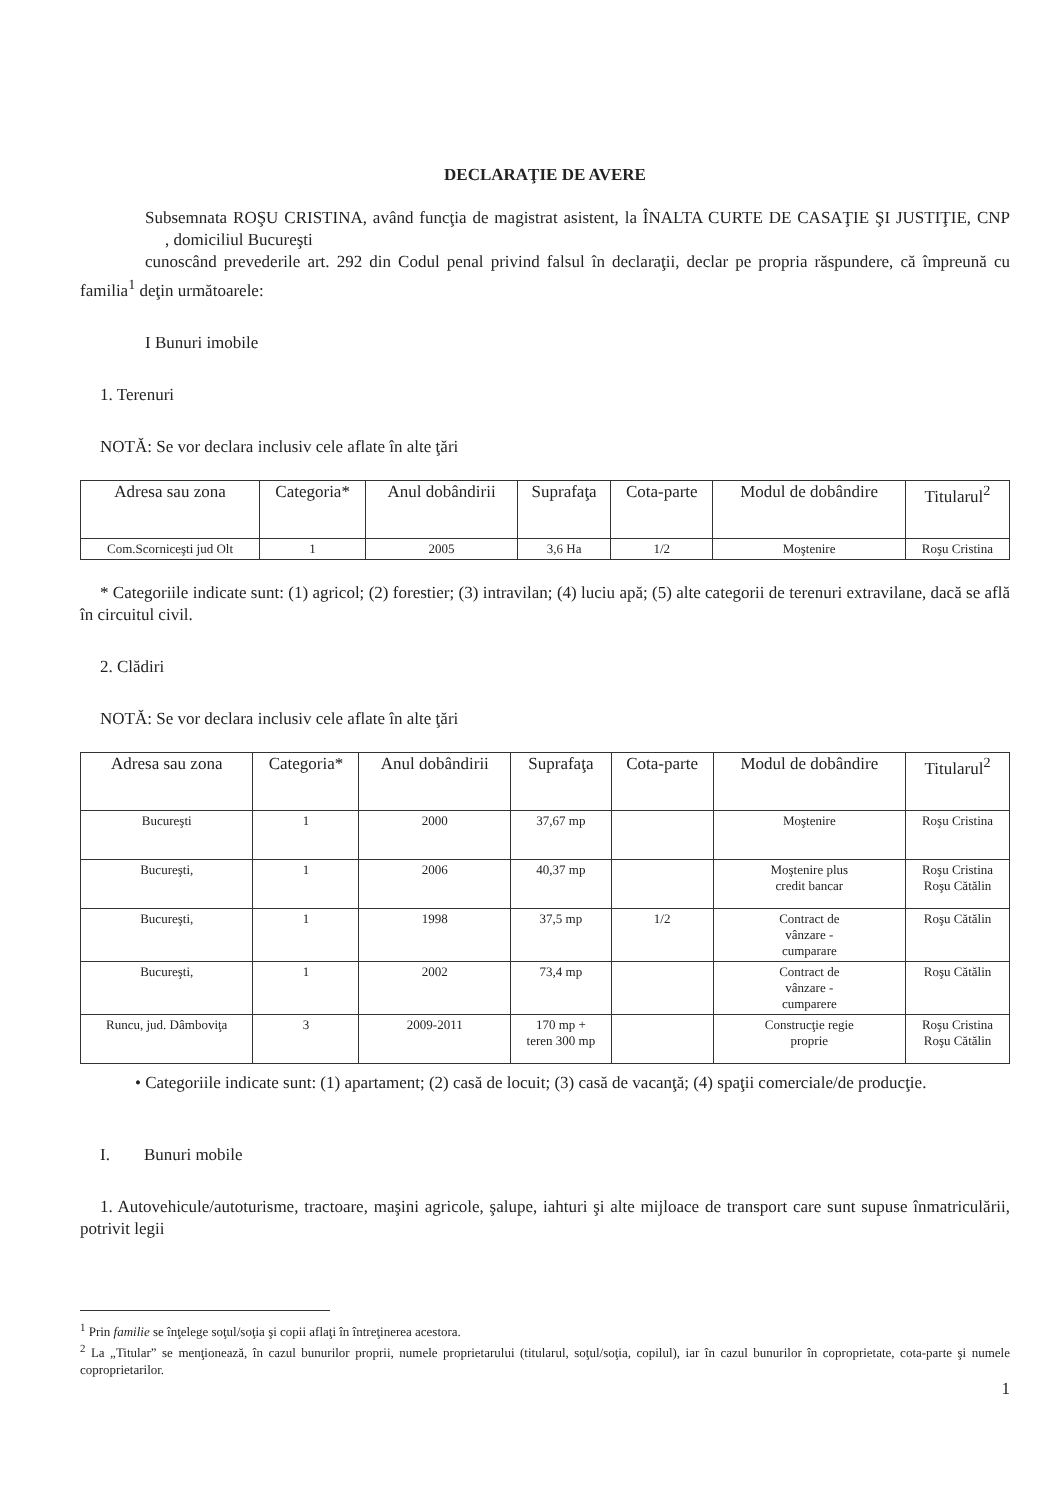DECLARAŢIE DE AVERE
Subsemnata ROŞU CRISTINA, având funcţia de magistrat asistent, la ÎNALTA CURTE DE CASAŢIE ŞI JUSTIŢIE, CNP , domiciliul Bucureşti
cunoscând prevederile art. 292 din Codul penal privind falsul în declaraţii, declar pe propria răspundere, că împreună cu familia<sup>1</sup> deţin următoarele:
I Bunuri imobile
1. Terenuri
NOTĂ: Se vor declara inclusiv cele aflate în alte ţări
| Adresa sau zona | Categoria* | Anul dobândirii | Suprafaţa | Cota-parte | Modul de dobândire | Titularul<sup>2</sup> |
| --- | --- | --- | --- | --- | --- | --- |
| Com.Scorniceşti jud Olt | 1 | 2005 | 3,6 Ha | 1/2 | Moştenire | Roşu Cristina |
* Categoriile indicate sunt: (1) agricol; (2) forestier; (3) intravilan; (4) luciu apă; (5) alte categorii de terenuri extravilane, dacă se află în circuitul civil.
2. Clădiri
NOTĂ: Se vor declara inclusiv cele aflate în alte ţări
| Adresa sau zona | Categoria* | Anul dobândirii | Suprafaţa | Cota-parte | Modul de dobândire | Titularul<sup>2</sup> |
| --- | --- | --- | --- | --- | --- | --- |
| Bucureşti | 1 | 2000 | 37,67 mp | | Moştenire | Roşu Cristina |
| Bucureşti, | 1 | 2006 | 40,37 mp | | Moştenire plus credit bancar | Roşu Cristina Roşu Cătălin |
| Bucureşti, | 1 | 1998 | 37,5 mp | 1/2 | Contract de vânzare - cumparare | Roşu Cătălin |
| Bucureşti, | 1 | 2002 | 73,4 mp | | Contract de vânzare - cumparere | Roşu Cătălin |
| Runcu, jud. Dâmboviţa | 3 | 2009-2011 | 170 mp + teren 300 mp | | Construcţie regie proprie | Roşu Cristina Roşu Cătălin |
• Categoriile indicate sunt: (1) apartament; (2) casă de locuit; (3) casă de vacanţă; (4) spaţii comerciale/de producţie.
I. Bunuri mobile
1. Autovehicule/autoturisme, tractoare, maşini agricole, şalupe, iahturi şi alte mijloace de transport care sunt supuse înmatriculării, potrivit legii
<sup>1</sup> Prin familie se înţelege soţul/soţia şi copii aflaţi în întreţinerea acestora.
<sup>2</sup> La „Titular” se menţionează, în cazul bunurilor proprii, numele proprietarului (titularul, soţul/soţia, copilul), iar în cazul bunurilor în coproprietate, cota-parte şi numele coproprietarilor.
1